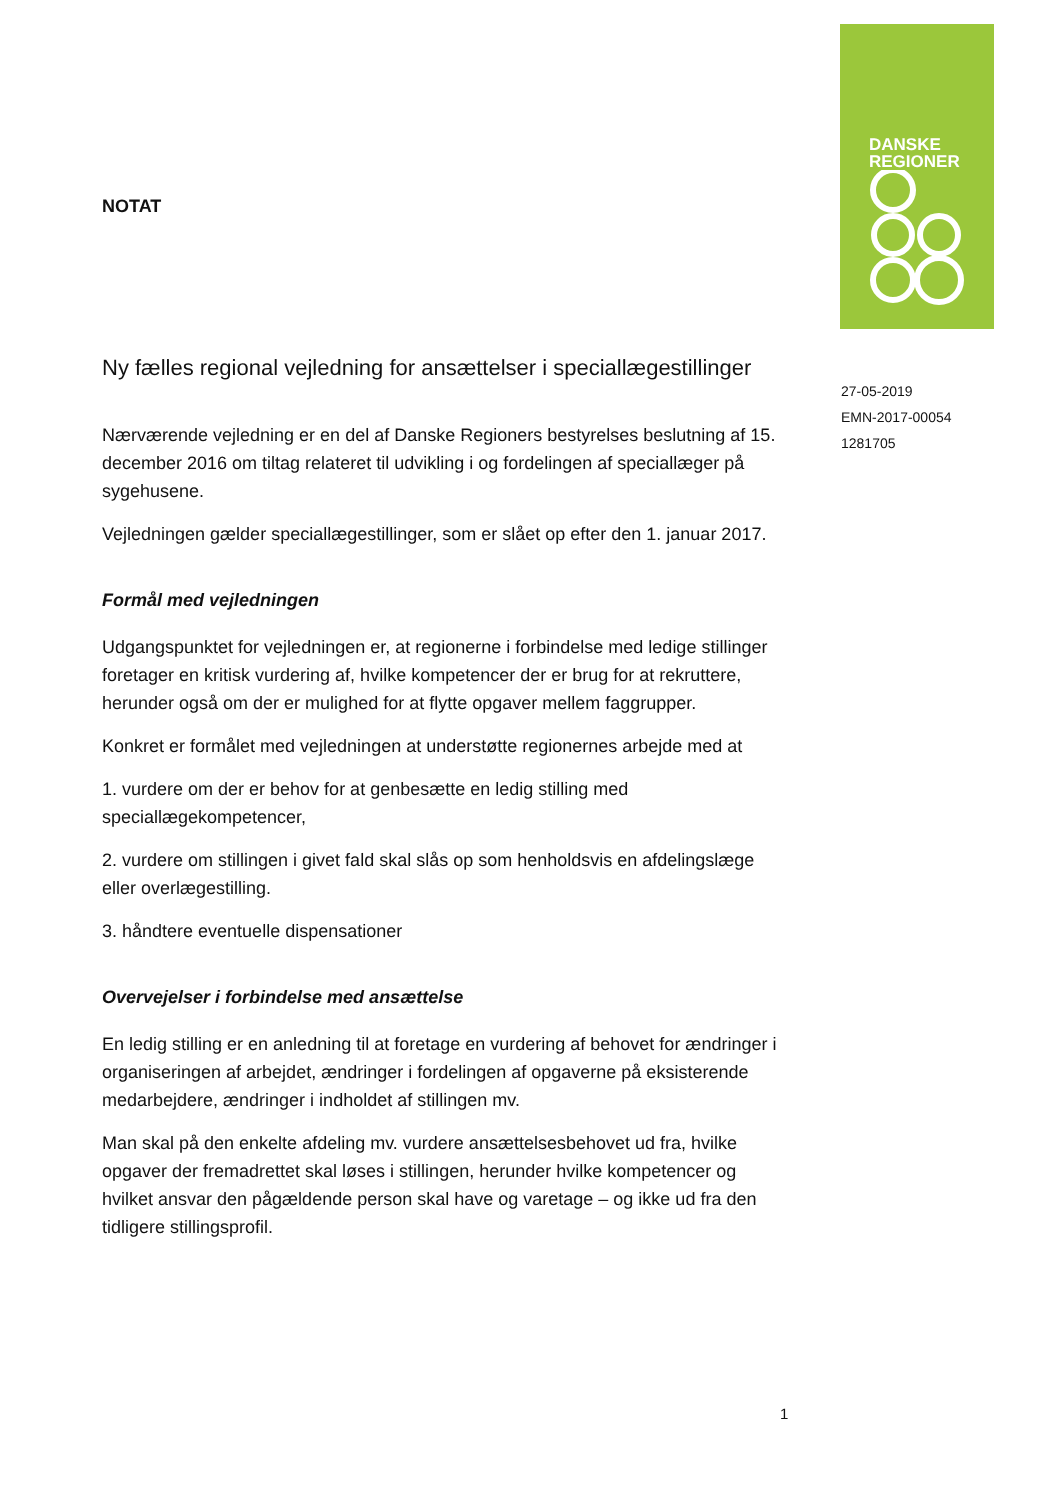DANSKE
REGIONER
NOTAT
Ny fælles regional vejledning for ansættelser i speciallægestillinger
Nærværende vejledning er en del af Danske Regioners bestyrelses beslutning af 15. december 2016 om tiltag relateret til udvikling i og fordelingen af speciallæger på sygehusene.
Vejledningen gælder speciallægestillinger, som er slået op efter den 1. januar 2017.
Formål med vejledningen
Udgangspunktet for vejledningen er, at regionerne i forbindelse med ledige stillinger foretager en kritisk vurdering af, hvilke kompetencer der er brug for at rekruttere, herunder også om der er mulighed for at flytte opgaver mellem faggrupper.
Konkret er formålet med vejledningen at understøtte regionernes arbejde med at
1. vurdere om der er behov for at genbesætte en ledig stilling med speciallægekompetencer,
2. vurdere om stillingen i givet fald skal slås op som henholdsvis en afdelingslæge eller overlægestilling.
3. håndtere eventuelle dispensationer
Overvejelser i forbindelse med ansættelse
En ledig stilling er en anledning til at foretage en vurdering af behovet for ændringer i organiseringen af arbejdet, ændringer i fordelingen af opgaverne på eksisterende medarbejdere, ændringer i indholdet af stillingen mv.
Man skal på den enkelte afdeling mv. vurdere ansættelsesbehovet ud fra, hvilke opgaver der fremadrettet skal løses i stillingen, herunder hvilke kompetencer og hvilket ansvar den pågældende person skal have og varetage – og ikke ud fra den tidligere stillingsprofil.
27-05-2019
EMN-2017-00054
1281705
1